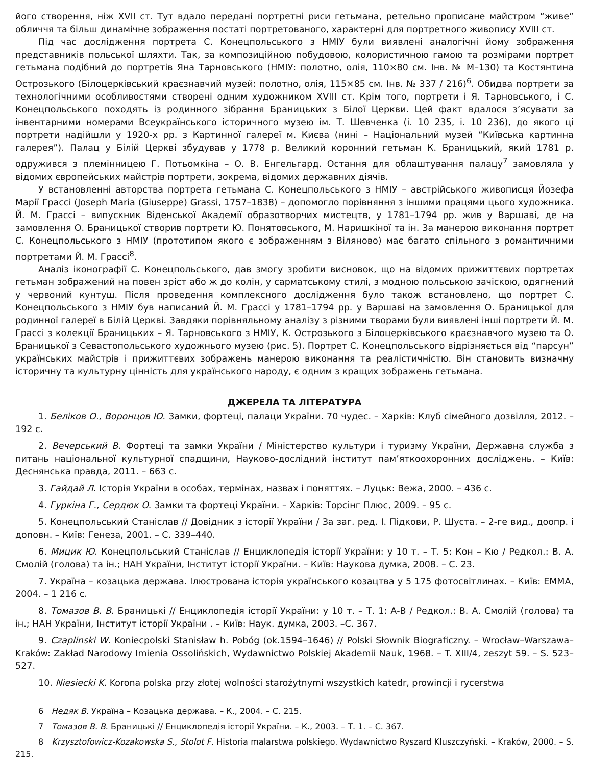його створення, ніж XVII ст. Тут вдало передані портретні риси гетьмана, ретельно прописане майстром “живе” обличчя та більш динамічне зображення постаті портретованого, характерні для портретного живопису XVIII ст.
Під час дослідження портрета С. Конецпольського з НМІУ були виявлені аналогічні йому зображення представників польської шляхти. Так, за композиційною побудовою, колористичною гамою та розмірами портрет гетьмана подібний до портретів Яна Тарновського (НМІУ: полотно, олія, 110×80 см. Інв. № М–130) та Костянтина Острозького (Білоцерківський краєзнавчий музей: полотно, олія, 115×85 см. Інв. № 337 / 216)<sup>6</sup>. Обидва портрети за технологічними особливостями створені одним художником XVIII ст. Крім того, портрети і Я. Тарновського, і С. Конецпольського походять із родинного зібрання Браницьких з Білої Церкви. Цей факт вдалося з’ясувати за інвентарними номерами Всеукраїнського історичного музею ім. Т. Шевченка (і. 10 235, і. 10 236), до якого ці портрети надійшли у 1920-х рр. з Картинної галереї м. Києва (нині – Національний музей “Київська картинна галерея”). Палац у Білій Церкві збудував у 1778 р. Великий коронний гетьман К. Браницький, який 1781 р. одружився з племінницею Г. Потьомкіна – О. В. Енгельгард. Остання для облаштування палацу<sup>7</sup> замовляла у відомих європейських майстрів портрети, зокрема, відомих державних діячів.
У встановленні авторства портрета гетьмана С. Конецпольського з НМІУ – австрійського живописця Йозефа Марії Грассі (Joseph Maria (Giuseppe) Grassi, 1757–1838) – допомогло порівняння з іншими працями цього художника. Й. М. Грассі – випускник Віденської Академії образотворчих мистецтв, у 1781–1794 рр. жив у Варшаві, де на замовлення О. Браницької створив портрети Ю. Понятовського, М. Наришкіної та ін. За манерою виконання портрет С. Конецпольського з НМІУ (прототипом якого є зображенням з Віляново) має багато спільного з романтичними портретами Й. М. Грассі<sup>8</sup>.
Аналіз іконографії С. Конецпольського, дав змогу зробити висновок, що на відомих прижиттєвих портретах гетьман зображений на повен зріст або ж до колін, у сарматському стилі, з модною польською зачіскою, одягнений у червоний кунтуш. Після проведення комплексного дослідження було також встановлено, що портрет С. Конецпольського з НМІУ був написаний Й. М. Грассі у 1781–1794 рр. у Варшаві на замовлення О. Браницької для родинної галереї в Білій Церкві. Завдяки порівняльному аналізу з різними творами були виявлені інші портрети Й. М. Грассі з колекції Браницьких – Я. Тарновського з НМІУ, К. Острозького з Білоцерківського краєзнавчого музею та О. Браницької з Севастопольського художнього музею (рис. 5). Портрет С. Конецпольського відрізняється від “парсун” українських майстрів і прижиттєвих зображень манерою виконання та реалістичністю. Він становить визначну історичну та культурну цінність для українського народу, є одним з кращих зображень гетьмана.
ДЖЕРЕЛА ТА ЛІТЕРАТУРА
1. Беліков О., Воронцов Ю. Замки, фортеці, палаци України. 70 чудес. – Харків: Клуб сімейного дозвілля, 2012. – 192 с.
2. Вечерський В. Фортеці та замки України / Міністерство культури і туризму України, Державна служба з питань національної культурної спадщини, Науково-дослідний інститут пам’яткоохоронних досліджень. – Київ: Деснянська правда, 2011. – 663 с.
3. Гайдай Л. Історія України в особах, термінах, назвах і поняттях. – Луцьк: Вежа, 2000. – 436 с.
4. Гуркіна Г., Сердюк О. Замки та фортеці України. – Харків: Торсінг Плюс, 2009. – 95 с.
5. Конецпольський Станіслав // Довідник з історії України / За заг. ред. І. Підкови, Р. Шуста. – 2-ге вид., доопр. і доповн. – Київ: Генеза, 2001. – С. 339–440.
6. Мицик Ю. Конецпольський Станіслав // Енциклопедія історії України: у 10 т. – Т. 5: Кон – Кю / Редкол.: В. А. Смолій (голова) та ін.; НАН України, Інститут історії України. – Київ: Наукова думка, 2008. – С. 23.
7. Україна – козацька держава. Ілюстрована історія українського козацтва у 5 175 фотосвітлинах. – Київ: ЕММА, 2004. – 1 216 с.
8. Томазов В. В. Браницькі // Енциклопедія історії України: у 10 т. – Т. 1: А-В / Редкол.: В. А. Смолій (голова) та ін.; НАН України, Інститут історії України . – Київ: Наук. думка, 2003. –С. 367.
9. Czaplinski W. Koniecpolski Stanisław h. Pobóg (ok.1594–1646) // Polski Słownik Biograficzny. – Wrocław–Warszawa–Kraków: Zakład Narodowy Imienia Ossolińskich, Wydawnictwo Polskiej Akademii Nauk, 1968. – T. XIII/4, zeszyt 59. – S. 523–527.
10. Niesiecki K. Korona polska przy złotej wolności starożytnymi wszystkich katedr, prowincji i rycerstwa
6 Недяк В. Україна – Козацька держава. – К., 2004. – С. 215.
7 Томазов В. В. Браницькі // Енциклопедія історії України. – К., 2003. – Т. 1. – С. 367.
8 Krzysztofowicz-Kozakowska S., Stolot F. Historia malarstwa polskiego. Wydawnictwo Ryszard Kluszczyński. – Kraków, 2000. – S. 215.